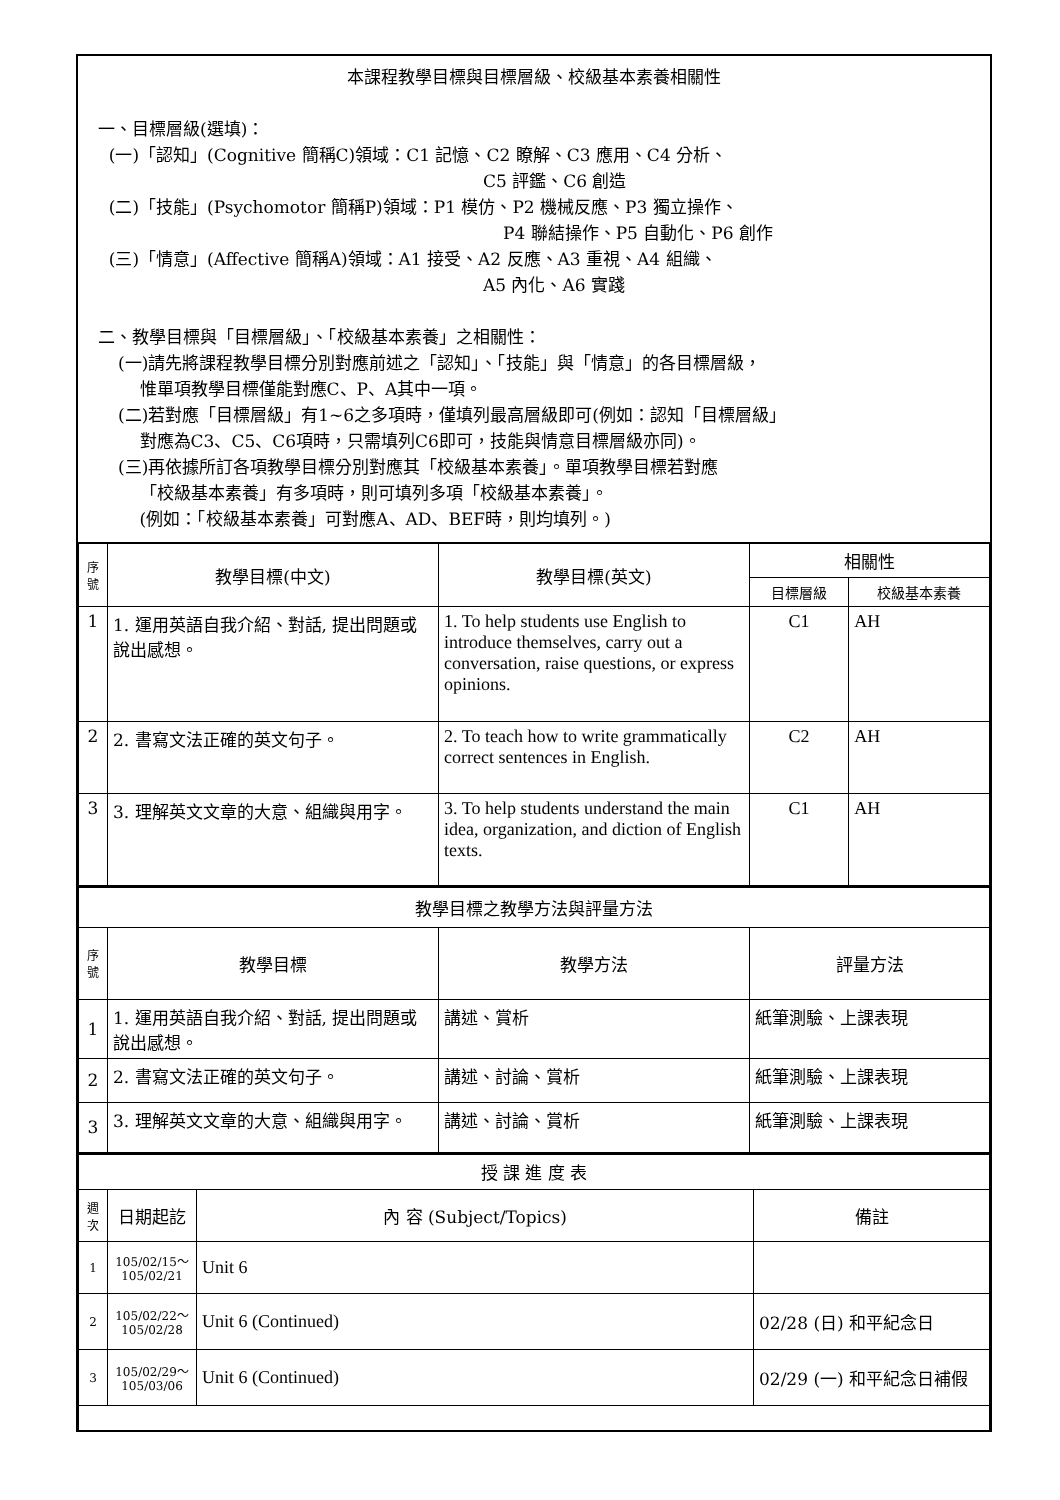本課程教學目標與目標層級、校級基本素養相關性
一、目標層級(選填)：
(一)「認知」(Cognitive 簡稱C)領域：C1 記憶、C2 瞭解、C3 應用、C4 分析、
C5 評鑑、C6 創造
(二)「技能」(Psychomotor 簡稱P)領域：P1 模仿、P2 機械反應、P3 獨立操作、
P4 聯結操作、P5 自動化、P6 創作
(三)「情意」(Affective 簡稱A)領域：A1 接受、A2 反應、A3 重視、A4 組織、
A5 內化、A6 實踐
二、教學目標與「目標層級」、「校級基本素養」之相關性：
(一)請先將課程教學目標分別對應前述之「認知」、「技能」與「情意」的各目標層級，
惟單項教學目標僅能對應C、P、A其中一項。
(二)若對應「目標層級」有1~6之多項時，僅填列最高層級即可(例如：認知「目標層級」
對應為C3、C5、C6項時，只需填列C6即可，技能與情意目標層級亦同)。
(三)再依據所訂各項教學目標分別對應其「校級基本素養」。單項教學目標若對應
「校級基本素養」有多項時，則可填列多項「校級基本素養」。
(例如：「校級基本素養」可對應A、AD、BEF時，則均填列。)
| 序號 | 教學目標(中文) | 教學目標(英文) | 相關性 | |
| --- | --- | --- | --- | --- |
| | | | 目標層級 | 校級基本素養 |
| 1 | 1. 運用英語自我介紹、對話, 提出問題或說出感想。 | 1. To help students use English to introduce themselves, carry out a conversation, raise questions, or express opinions. | C1 | AH |
| 2 | 2. 書寫文法正確的英文句子。 | 2. To teach how to write grammatically correct sentences in English. | C2 | AH |
| 3 | 3. 理解英文文章的大意、組織與用字。 | 3. To help students understand the main idea, organization, and diction of English texts. | C1 | AH |
| 教學目標之教學方法與評量方法 | | | |
| 序號 | 教學目標 | 教學方法 | 評量方法 |
| 1 | 1. 運用英語自我介紹、對話, 提出問題或說出感想。 | 講述、賞析 | 紙筆測驗、上課表現 |
| 2 | 2. 書寫文法正確的英文句子。 | 講述、討論、賞析 | 紙筆測驗、上課表現 |
| 3 | 3. 理解英文文章的大意、組織與用字。 | 講述、討論、賞析 | 紙筆測驗、上課表現 |
| 授 課 進 度 表 | | | |
| 週次 | 日期起訖 | 內 容 (Subject/Topics) | 備註 |
| 1 | 105/02/15～ 105/02/21 | Unit 6 | |
| 2 | 105/02/22～ 105/02/28 | Unit 6 (Continued) | 02/28 (日) 和平紀念日 |
| 3 | 105/02/29～ 105/03/06 | Unit 6 (Continued) | 02/29 (一) 和平紀念日補假 |